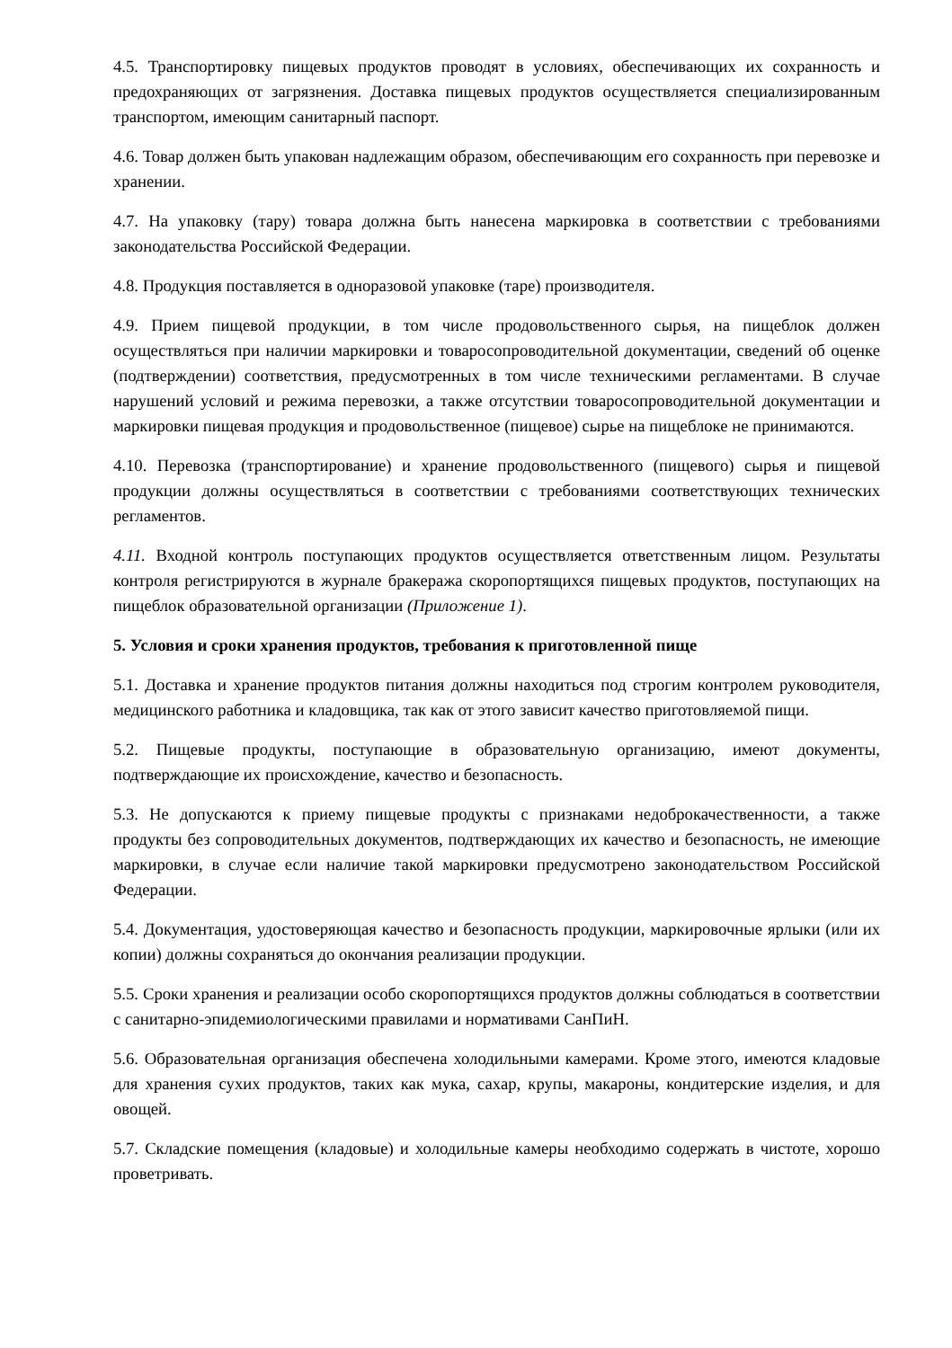4.5. Транспортировку пищевых продуктов проводят в условиях, обеспечивающих их сохранность и предохраняющих от загрязнения. Доставка пищевых продуктов осуществляется специализированным транспортом, имеющим санитарный паспорт.
4.6. Товар должен быть упакован надлежащим образом, обеспечивающим его сохранность при перевозке и хранении.
4.7. На упаковку (тару) товара должна быть нанесена маркировка в соответствии с требованиями законодательства Российской Федерации.
4.8. Продукция поставляется в одноразовой упаковке (таре) производителя.
4.9. Прием пищевой продукции, в том числе продовольственного сырья, на пищеблок должен осуществляться при наличии маркировки и товаросопроводительной документации, сведений об оценке (подтверждении) соответствия, предусмотренных в том числе техническими регламентами. В случае нарушений условий и режима перевозки, а также отсутствии товаросопроводительной документации и маркировки пищевая продукция и продовольственное (пищевое) сырье на пищеблоке не принимаются.
4.10. Перевозка (транспортирование) и хранение продовольственного (пищевого) сырья и пищевой продукции должны осуществляться в соответствии с требованиями соответствующих технических регламентов.
4.11. Входной контроль поступающих продуктов осуществляется ответственным лицом. Результаты контроля регистрируются в журнале бракеража скоропортящихся пищевых продуктов, поступающих на пищеблок образовательной организации (Приложение 1).
5. Условия и сроки хранения продуктов, требования к приготовленной пище
5.1. Доставка и хранение продуктов питания должны находиться под строгим контролем руководителя, медицинского работника и кладовщика, так как от этого зависит качество приготовляемой пищи.
5.2. Пищевые продукты, поступающие в образовательную организацию, имеют документы, подтверждающие их происхождение, качество и безопасность.
5.3. Не допускаются к приему пищевые продукты с признаками недоброкачественности, а также продукты без сопроводительных документов, подтверждающих их качество и безопасность, не имеющие маркировки, в случае если наличие такой маркировки предусмотрено законодательством Российской Федерации.
5.4. Документация, удостоверяющая качество и безопасность продукции, маркировочные ярлыки (или их копии) должны сохраняться до окончания реализации продукции.
5.5. Сроки хранения и реализации особо скоропортящихся продуктов должны соблюдаться в соответствии с санитарно-эпидемиологическими правилами и нормативами СанПиН.
5.6. Образовательная организация обеспечена холодильными камерами. Кроме этого, имеются кладовые для хранения сухих продуктов, таких как мука, сахар, крупы, макароны, кондитерские изделия, и для овощей.
5.7. Складские помещения (кладовые) и холодильные камеры необходимо содержать в чистоте, хорошо проветривать.